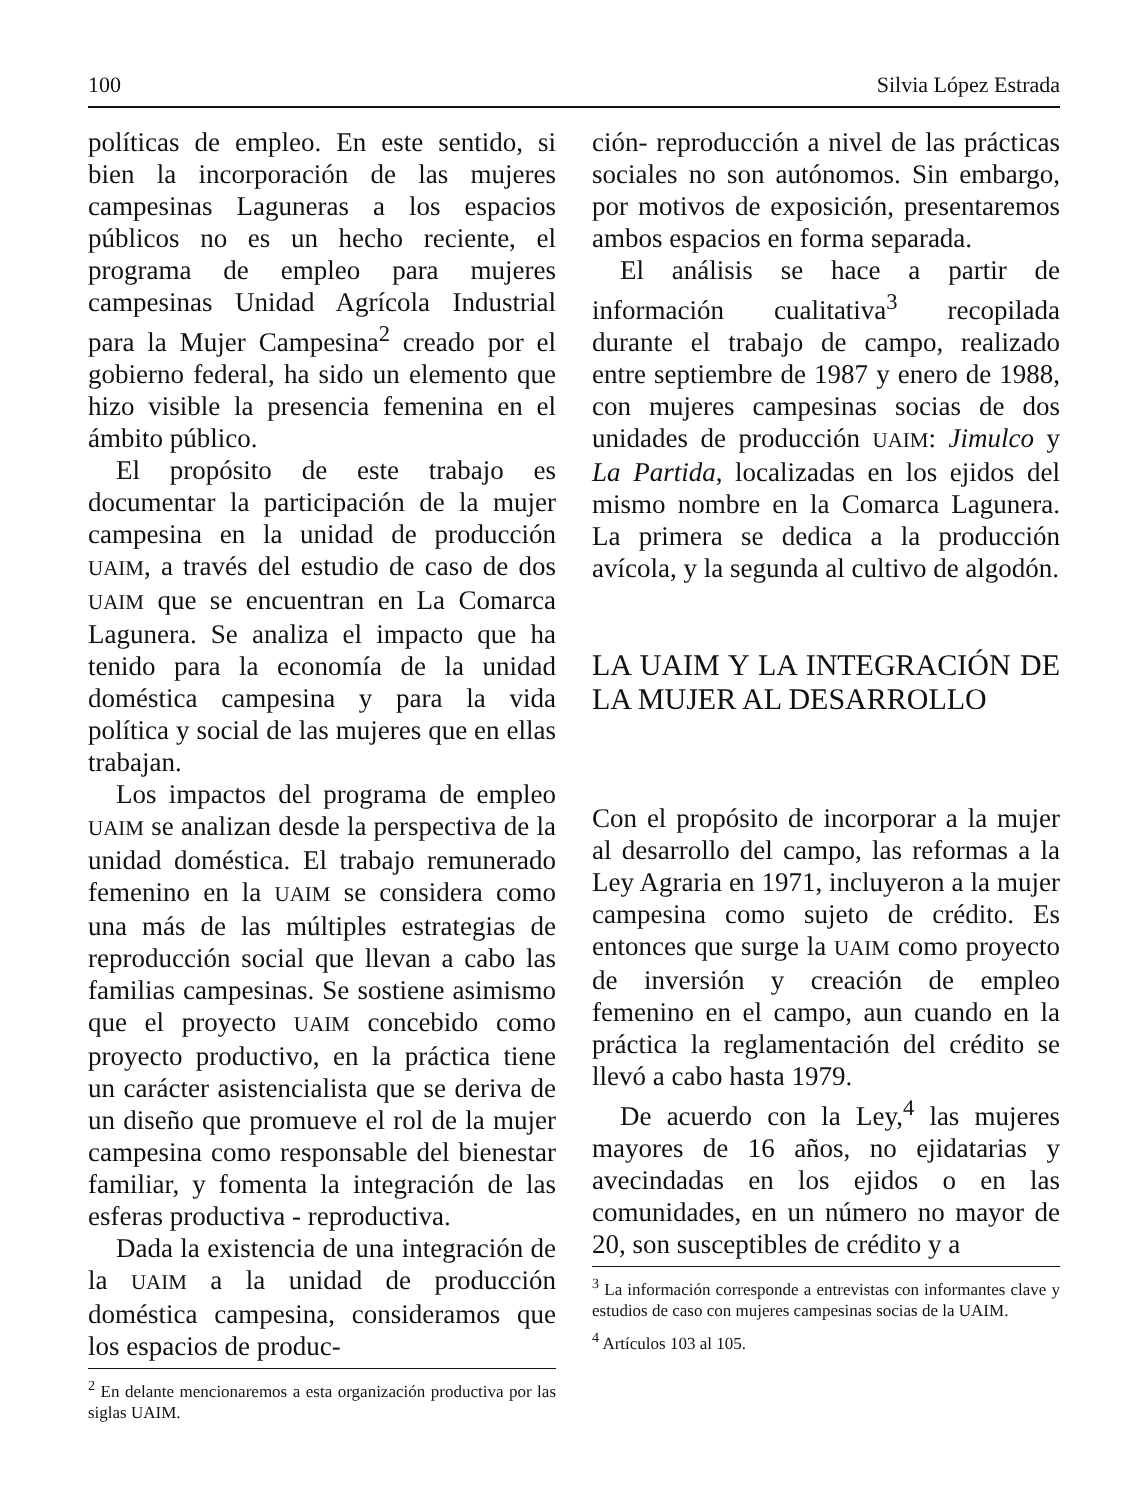100 Silvia López Estrada
políticas de empleo. En este sentido, si bien la incorporación de las mujeres campesinas Laguneras a los espacios públicos no es un hecho reciente, el programa de empleo para mujeres campesinas Unidad Agrícola Industrial para la Mujer Campesina<sup>2</sup> creado por el gobierno federal, ha sido un elemento que hizo visible la presencia femenina en el ámbito público.
El propósito de este trabajo es documentar la participación de la mujer campesina en la unidad de producción UAIM, a través del estudio de caso de dos UAIM que se encuentran en La Comarca Lagunera. Se analiza el impacto que ha tenido para la economía de la unidad doméstica campesina y para la vida política y social de las mujeres que en ellas trabajan.
Los impactos del programa de empleo UAIM se analizan desde la perspectiva de la unidad doméstica. El trabajo remunerado femenino en la UAIM se considera como una más de las múltiples estrategias de reproducción social que llevan a cabo las familias campesinas. Se sostiene asimismo que el proyecto UAIM concebido como proyecto productivo, en la práctica tiene un carácter asistencialista que se deriva de un diseño que promueve el rol de la mujer campesina como responsable del bienestar familiar, y fomenta la integración de las esferas productiva - reproductiva.
Dada la existencia de una integración de la UAIM a la unidad de producción doméstica campesina, consideramos que los espacios de produc-
<sup>2</sup> En delante mencionaremos a esta organización productiva por las siglas UAIM.
ción- reproducción a nivel de las prácticas sociales no son autónomos. Sin embargo, por motivos de exposición, presentaremos ambos espacios en forma separada.
El análisis se hace a partir de información cualitativa<sup>3</sup> recopilada durante el trabajo de campo, realizado entre septiembre de 1987 y enero de 1988, con mujeres campesinas socias de dos unidades de producción UAIM: Jimulco y La Partida, localizadas en los ejidos del mismo nombre en la Comarca Lagunera. La primera se dedica a la producción avícola, y la segunda al cultivo de algodón.
LA UAIM Y LA INTEGRACIÓN DE LA MUJER AL DESARROLLO
Con el propósito de incorporar a la mujer al desarrollo del campo, las reformas a la Ley Agraria en 1971, incluyeron a la mujer campesina como sujeto de crédito. Es entonces que surge la UAIM como proyecto de inversión y creación de empleo femenino en el campo, aun cuando en la práctica la reglamentación del crédito se llevó a cabo hasta 1979.
De acuerdo con la Ley,<sup>4</sup> las mujeres mayores de 16 años, no ejidatarias y avecindadas en los ejidos o en las comunidades, en un número no mayor de 20, son susceptibles de crédito y a
<sup>3</sup> La información corresponde a entrevistas con informantes clave y estudios de caso con mujeres campesinas socias de la UAIM.
<sup>4</sup> Artículos 103 al 105.